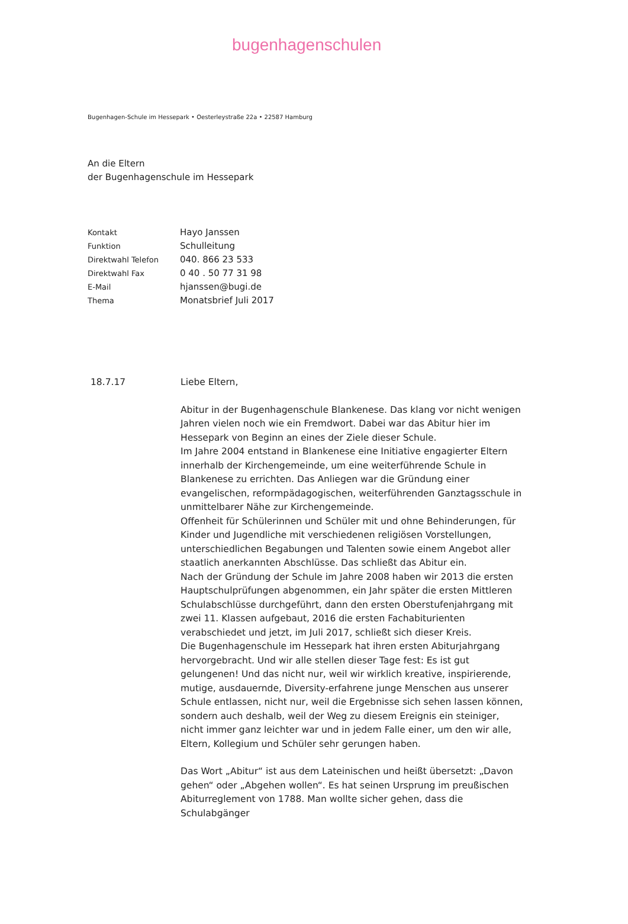bugenhagenschulen
Bugenhagen-Schule im Hessepark • Oesterleystraße 22a • 22587 Hamburg
An die Eltern
der Bugenhagenschule im Hessepark
Kontakt Hayo Janssen
Funktion Schulleitung
Direktwahl Telefon 040. 866 23 533
Direktwahl Fax 0 40 . 50 77 31 98
E-Mail hjanssen@bugi.de
Thema Monatsbrief Juli 2017
18.7.17 Liebe Eltern,
Abitur in der Bugenhagenschule Blankenese. Das klang vor nicht wenigen Jahren vielen noch wie ein Fremdwort. Dabei war das Abitur hier im Hessepark von Beginn an eines der Ziele dieser Schule.
Im Jahre 2004 entstand in Blankenese eine Initiative engagierter Eltern innerhalb der Kirchengemeinde, um eine weiterführende Schule in Blankenese zu errichten. Das Anliegen war die Gründung einer evangelischen, reformpädagogischen, weiterführenden Ganztagsschule in unmittelbarer Nähe zur Kirchengemeinde.
Offenheit für Schülerinnen und Schüler mit und ohne Behinderungen, für Kinder und Jugendliche mit verschiedenen religiösen Vorstellungen, unterschiedlichen Begabungen und Talenten sowie einem Angebot aller staatlich anerkannten Abschlüsse. Das schließt das Abitur ein.
Nach der Gründung der Schule im Jahre 2008 haben wir 2013 die ersten Hauptschulprüfungen abgenommen, ein Jahr später die ersten Mittleren Schulabschlüsse durchgeführt, dann den ersten Oberstufenjahrgang mit zwei 11. Klassen aufgebaut, 2016 die ersten Fachabiturienten verabschiedet und jetzt, im Juli 2017, schließt sich dieser Kreis.
Die Bugenhagenschule im Hessepark hat ihren ersten Abiturjahrgang hervorgebracht. Und wir alle stellen dieser Tage fest: Es ist gut gelungenen! Und das nicht nur, weil wir wirklich kreative, inspirierende, mutige, ausdauernde, Diversity-erfahrene junge Menschen aus unserer Schule entlassen, nicht nur, weil die Ergebnisse sich sehen lassen können, sondern auch deshalb, weil der Weg zu diesem Ereignis ein steiniger, nicht immer ganz leichter war und in jedem Falle einer, um den wir alle, Eltern, Kollegium und Schüler sehr gerungen haben.
Das Wort „Abitur“ ist aus dem Lateinischen und heißt übersetzt: „Davon gehen“ oder „Abgehen wollen“. Es hat seinen Ursprung im preußischen Abiturreglement von 1788. Man wollte sicher gehen, dass die Schulabgänger